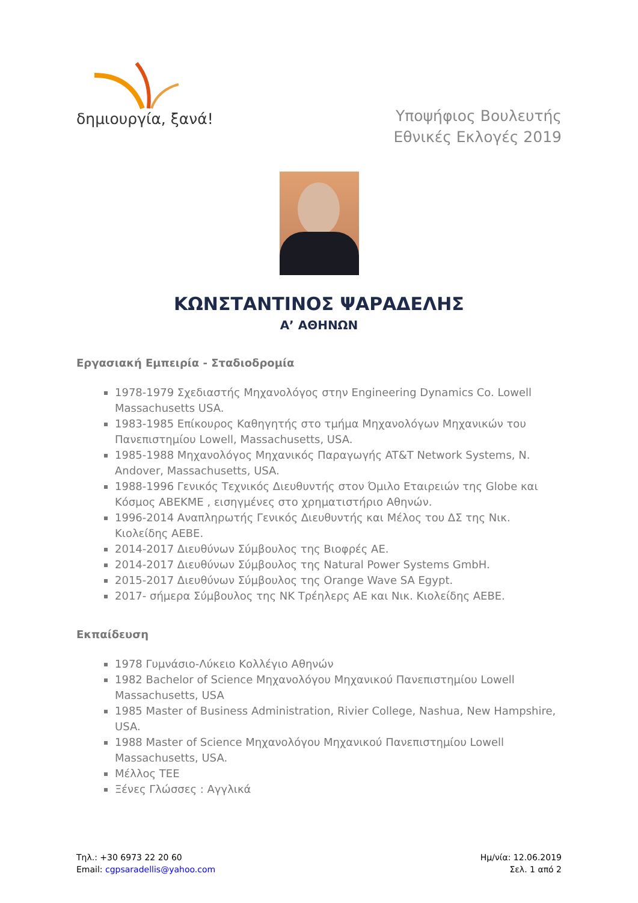δημιουργία, ξανά!
Υποψήφιος Βουλευτής
Εθνικές Εκλογές 2019
ΚΩΝΣΤΑΝΤΙΝΟΣ ΨΑΡΑΔΕΛΗΣ
Α’ ΑΘΗΝΩΝ
Εργασιακή Εμπειρία - Σταδιοδρομία
1978-1979 Σχεδιαστής Μηχανολόγος στην Engineering Dynamics Co. Lowell Massachusetts USA.
1983-1985 Επίκουρος Καθηγητής στο τμήμα Μηχανολόγων Μηχανικών του Πανεπιστημίου Lowell, Massachusetts, USA.
1985-1988 Μηχανολόγος Μηχανικός Παραγωγής AT&T Network Systems, N. Andover, Massachusetts, USA.
1988-1996 Γενικός Τεχνικός Διευθυντής στον Όμιλο Εταιρειών της Globe και Κόσμος ΑΒΕΚΜΕ , εισηγμένες στο χρηματιστήριο Αθηνών.
1996-2014 Αναπληρωτής Γενικός Διευθυντής και Μέλος του ΔΣ της Νικ. Κιολείδης ΑΕΒΕ.
2014-2017 Διευθύνων Σύμβουλος της Βιοφρές ΑΕ.
2014-2017 Διευθύνων Σύμβουλος της Natural Power Systems GmbH.
2015-2017 Διευθύνων Σύμβουλος της Orange Wave SA Egypt.
2017- σήμερα Σύμβουλος της ΝΚ Τρέηλερς ΑΕ και Νικ. Κιολείδης ΑΕΒΕ.
Εκπαίδευση
1978 Γυμνάσιο-Λύκειο Κολλέγιο Αθηνών
1982 Bachelor of Science Μηχανολόγου Μηχανικού Πανεπιστημίου Lowell Massachusetts, USA
1985 Master of Business Administration, Rivier College, Nashua, New Hampshire, USA.
1988 Master of Science Μηχανολόγου Μηχανικού Πανεπιστημίου Lowell Massachusetts, USA.
Μέλλος ΤΕΕ
Ξένες Γλώσσες : Αγγλικά
Τηλ.: +30 6973 22 20 60
Email: cgpsaradellis@yahoo.com
Ημ/νία: 12.06.2019
Σελ. 1 από 2